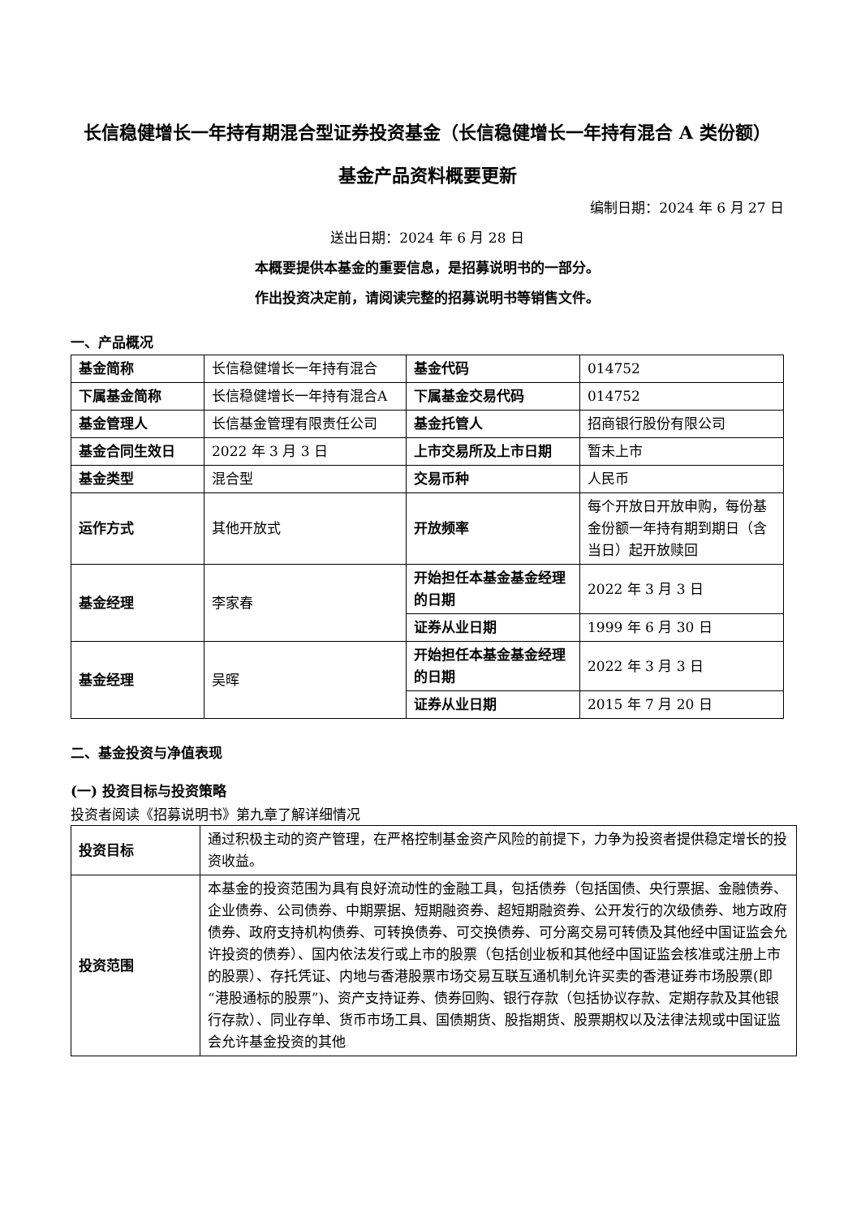长信稳健增长一年持有期混合型证券投资基金（长信稳健增长一年持有混合 A 类份额）
基金产品资料概要更新
编制日期：2024 年 6 月 27 日
送出日期：2024 年 6 月 28 日
本概要提供本基金的重要信息，是招募说明书的一部分。
作出投资决定前，请阅读完整的招募说明书等销售文件。
一、产品概况
| 基金简称 | 长信稳健增长一年持有混合 | 基金代码 | 014752 |
| 下属基金简称 | 长信稳健增长一年持有混合A | 下属基金交易代码 | 014752 |
| 基金管理人 | 长信基金管理有限责任公司 | 基金托管人 | 招商银行股份有限公司 |
| 基金合同生效日 | 2022 年 3 月 3 日 | 上市交易所及上市日期 | 暂未上市 |
| 基金类型 | 混合型 | 交易币种 | 人民币 |
| 运作方式 | 其他开放式 | 开放频率 | 每个开放日开放申购，每份基金份额一年持有期到期日（含当日）起开放赎回 |
| 基金经理 | 李家春 | 开始担任本基金基金经理的日期 | 2022 年 3 月 3 日 |
| | | 证券从业日期 | 1999 年 6 月 30 日 |
| 基金经理 | 吴晖 | 开始担任本基金基金经理的日期 | 2022 年 3 月 3 日 |
| | | 证券从业日期 | 2015 年 7 月 20 日 |
二、基金投资与净值表现
(一) 投资目标与投资策略
投资者阅读《招募说明书》第九章了解详细情况
| 投资目标 | 通过积极主动的资产管理，在严格控制基金资产风险的前提下，力争为投资者提供稳定增长的投资收益。 |
| 投资范围 | 本基金的投资范围为具有良好流动性的金融工具，包括债券（包括国债、央行票据、金融债券、企业债券、公司债券、中期票据、短期融资券、超短期融资券、公开发行的次级债券、地方政府债券、政府支持机构债券、可转换债券、可交换债券、可分离交易可转债及其他经中国证监会允许投资的债券）、国内依法发行或上市的股票（包括创业板和其他经中国证监会核准或注册上市的股票）、存托凭证、内地与香港股票市场交易互联互通机制允许买卖的香港证券市场股票(即“港股通标的股票”)、资产支持证券、债券回购、银行存款（包括协议存款、定期存款及其他银行存款）、同业存单、货币市场工具、国债期货、股指期货、股票期权以及法律法规或中国证监会允许基金投资的其他 |